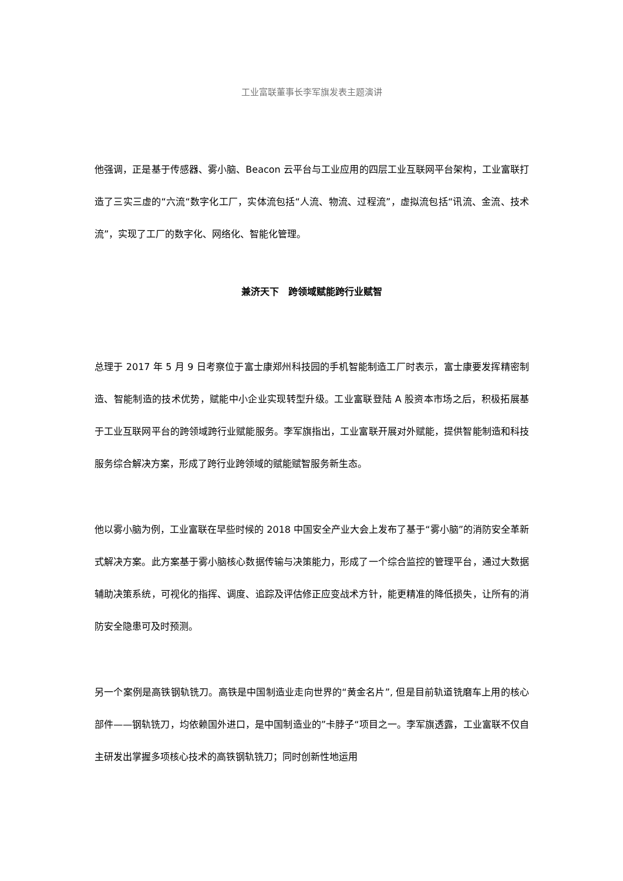工业富联董事长李军旗发表主题演讲
他强调，正是基于传感器、雾小脑、Beacon 云平台与工业应用的四层工业互联网平台架构，工业富联打造了三实三虚的“六流“数字化工厂，实体流包括“人流、物流、过程流”，虚拟流包括“讯流、金流、技术流”，实现了工厂的数字化、网络化、智能化管理。
兼济天下　跨领域赋能跨行业赋智
总理于 2017 年 5 月 9 日考察位于富士康郑州科技园的手机智能制造工厂时表示，富士康要发挥精密制造、智能制造的技术优势，赋能中小企业实现转型升级。工业富联登陆 A 股资本市场之后，积极拓展基于工业互联网平台的跨领域跨行业赋能服务。李军旗指出，工业富联开展对外赋能，提供智能制造和科技服务综合解决方案，形成了跨行业跨领域的赋能赋智服务新生态。
他以雾小脑为例，工业富联在早些时候的 2018 中国安全产业大会上发布了基于“雾小脑”的消防安全革新式解决方案。此方案基于雾小脑核心数据传输与决策能力，形成了一个综合监控的管理平台，通过大数据辅助决策系统，可视化的指挥、调度、追踪及评估修正应变战术方针，能更精准的降低损失，让所有的消防安全隐患可及时预测。
另一个案例是高铁钢轨铣刀。高铁是中国制造业走向世界的“黄金名片”, 但是目前轨道铣磨车上用的核心部件——钢轨铣刀，均依赖国外进口，是中国制造业的”卡脖子“项目之一。李军旗透露，工业富联不仅自主研发出掌握多项核心技术的高铁钢轨铣刀；同时创新性地运用